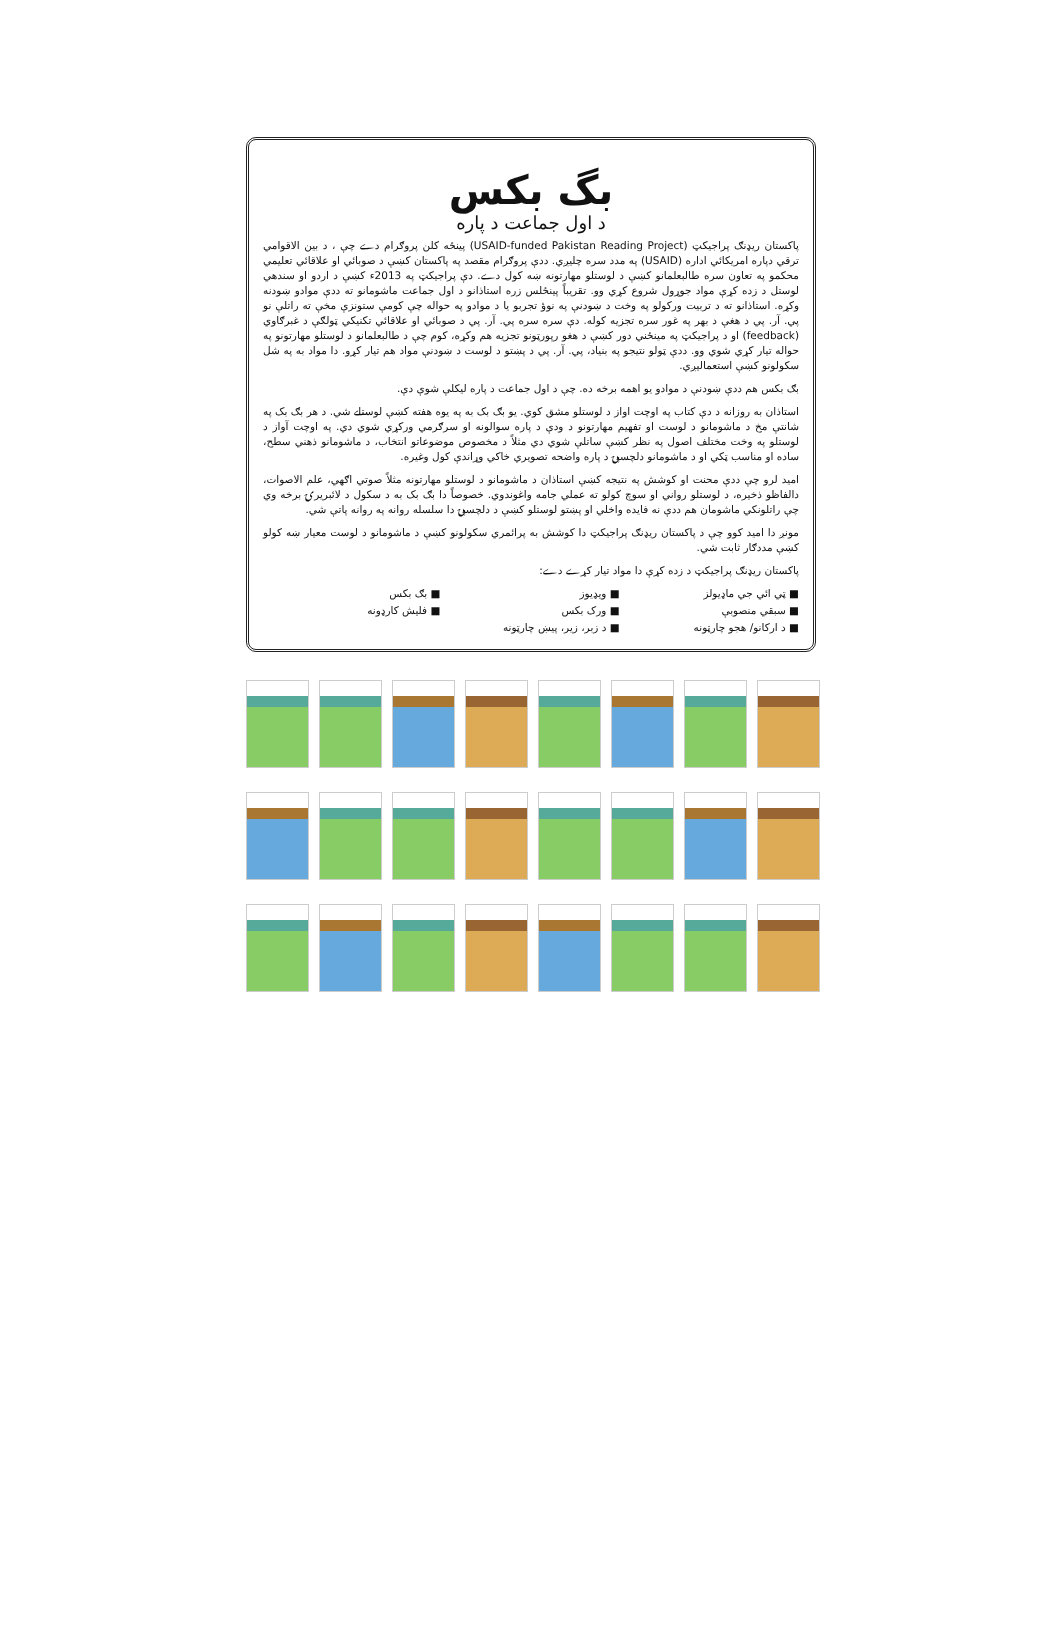بگ بکس
د اول جماعت د پاره
پاکستان ریډنګ پراجیکټ (USAID-funded Pakistan Reading Project) پینځه کلن پروګرام دے چې ، د بین الاقوامي ترقي دپاره امریکائي اداره (USAID) په مدد سره چلیږي. ددې پروګرام مقصد په پاکستان کښې د صوبائي او علاقائي تعلیمي محکمو په تعاون سره طالبعلمانو کښې د لوستلو مهارتونه ښه کول دے. دې پراجیکټ په 2013ء کښې د اردو او سندهي لوستل د زده کړې مواد جوړول شروع کړي وو. تقریباً پینځلس زره استاذانو د اول جماعت ماشومانو ته ددې موادو ښودنه وکړه. استاذانو ته د تربیت ورکولو په وخت د ښودنې په نوؤ تجربو یا د موادو په حواله چې کومې ستونزې مخې ته راتلې نو پي. آر. پي د هغې د بهر په غور سره تجزیه کوله. دې سره سره پي. آر. پي د صوبائي او علاقائي تکنیکي ټولګې د غبرګاوي (feedback) او د پراجیکټ په مینځني دور کښې د هغو رپورټونو تجزیه هم وکړه، کوم چې د طالبعلمانو د لوستلو مهارتونو په حواله تیار کړي شوي وو. ددې ټولو نتیجو په بنیاد، پي. آر. پي د پښتو د لوست د ښودنې مواد هم تیار کړو. دا مواد به په شل سکولونو کښې استعمالیږي.
بګ بکس هم ددې ښودنې د موادو یو اهمه برخه ده. چې د اول جماعت د پاره لیکلې شوې دې.
استاذان به روزانه د دې کتاب په اوچت اواز د لوستلو مشق کوي. یو بګ بک به په یوه هفته کښې لوستلے شي. د هر بګ بک په شانتې مخ د ماشومانو د لوست او تفهیم مهارتونو د ودې د پاره سوالونه او سرګرمي ورکړي شوي دي. په اوچت آواز د لوستلو په وخت مختلف اصول په نظر کښې ساتلې شوي دي مثلاً د مخصوص موضوعاتو انتخاب، د ماشومانو ذهني سطح، ساده او مناسب ټکي او د ماشومانو دلچسپۍ د پاره واضحه تصویري خاکي وړاندې کول وغیره.
امید لرو چې ددې محنت او کوشش په نتیجه کښې استاذان د ماشومانو د لوستلو مهارتونه مثلاً صوتي اګهي، علم الاصوات، دالفاظو ذخیره، د لوستلو رواني او سوچ کولو ته عملي جامه واغوندوي. خصوصاً دا بګ بک به د سکول د لائبریرۍ برخه وي چې راتلونکي ماشومان هم ددې نه فایده واخلي او پښتو لوستلو کښې د دلچسپۍ دا سلسله روانه په روانه پاتې شي.
مونږ دا امید کوو چې د پاکستان ریډنګ پراجیکټ دا کوشش به پرائمري سکولونو کښې د ماشومانو د لوست معیار ښه کولو کښې مددګار ثابت شي.
پاکستان ریډنګ پراجیکټ د زده کړې دا مواد تیار کړے دے:
■ ټي ائي جي ماډیولز
■ ویډیوز
■ بګ بکس
■ سبقي منصوبې
■ ورک بکس
■ فلیش کارډونه
■ د ارکانو/ هجو چارټونه
■ د زبر، زیر، پیښ چارټونه